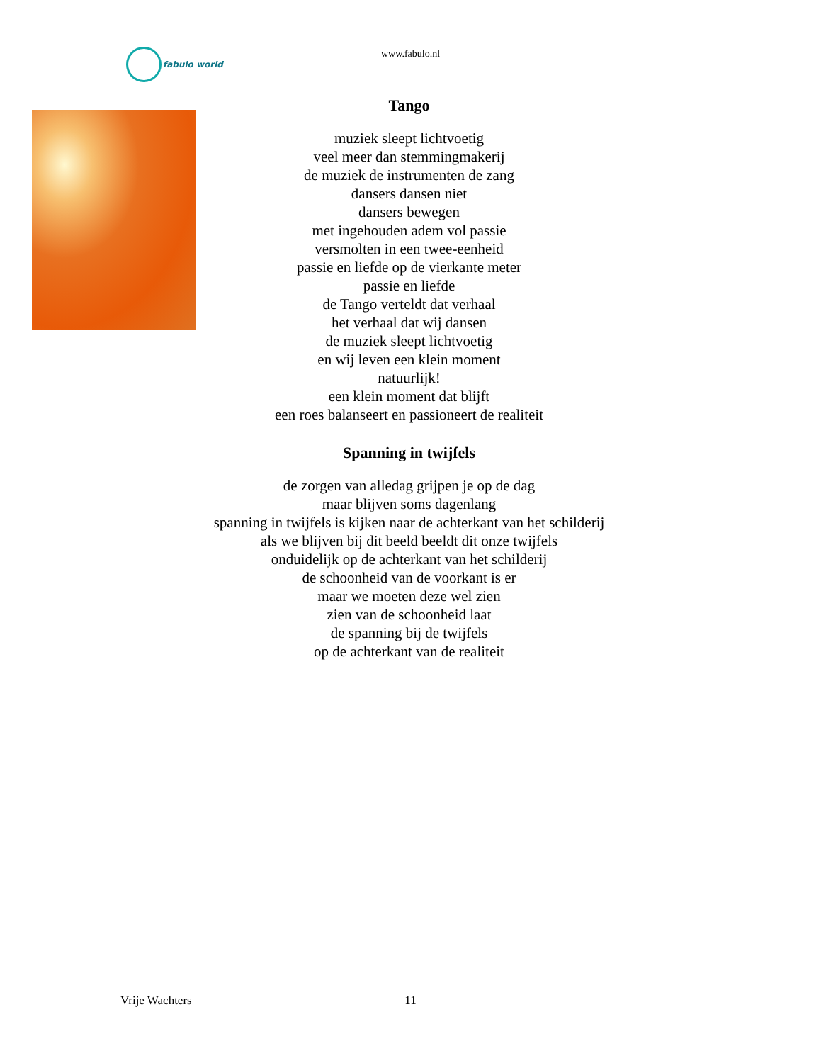fabulo world
www.fabulo.nl
Tango
muziek sleept lichtvoetig
veel meer dan stemmingmakerij
de muziek de instrumenten de zang
dansers dansen niet
dansers bewegen
met ingehouden adem vol passie
versmolten in een twee-eenheid
passie en liefde op de vierkante meter
passie en liefde
de Tango verteldt dat verhaal
het verhaal dat wij dansen
de muziek sleept lichtvoetig
en wij leven een klein moment
natuurlijk!
een klein moment dat blijft
een roes balanseert en passioneert de realiteit
Spanning in twijfels
de zorgen van alledag grijpen je op de dag
maar blijven soms dagenlang
spanning in twijfels is kijken naar de achterkant van het schilderij
als we blijven bij dit beeld beeldt dit onze twijfels
onduidelijk op de achterkant van het schilderij
de schoonheid van de voorkant is er
maar we moeten deze wel zien
zien van de schoonheid laat
de spanning bij de twijfels
op de achterkant van de realiteit
11 Vrije Wachters